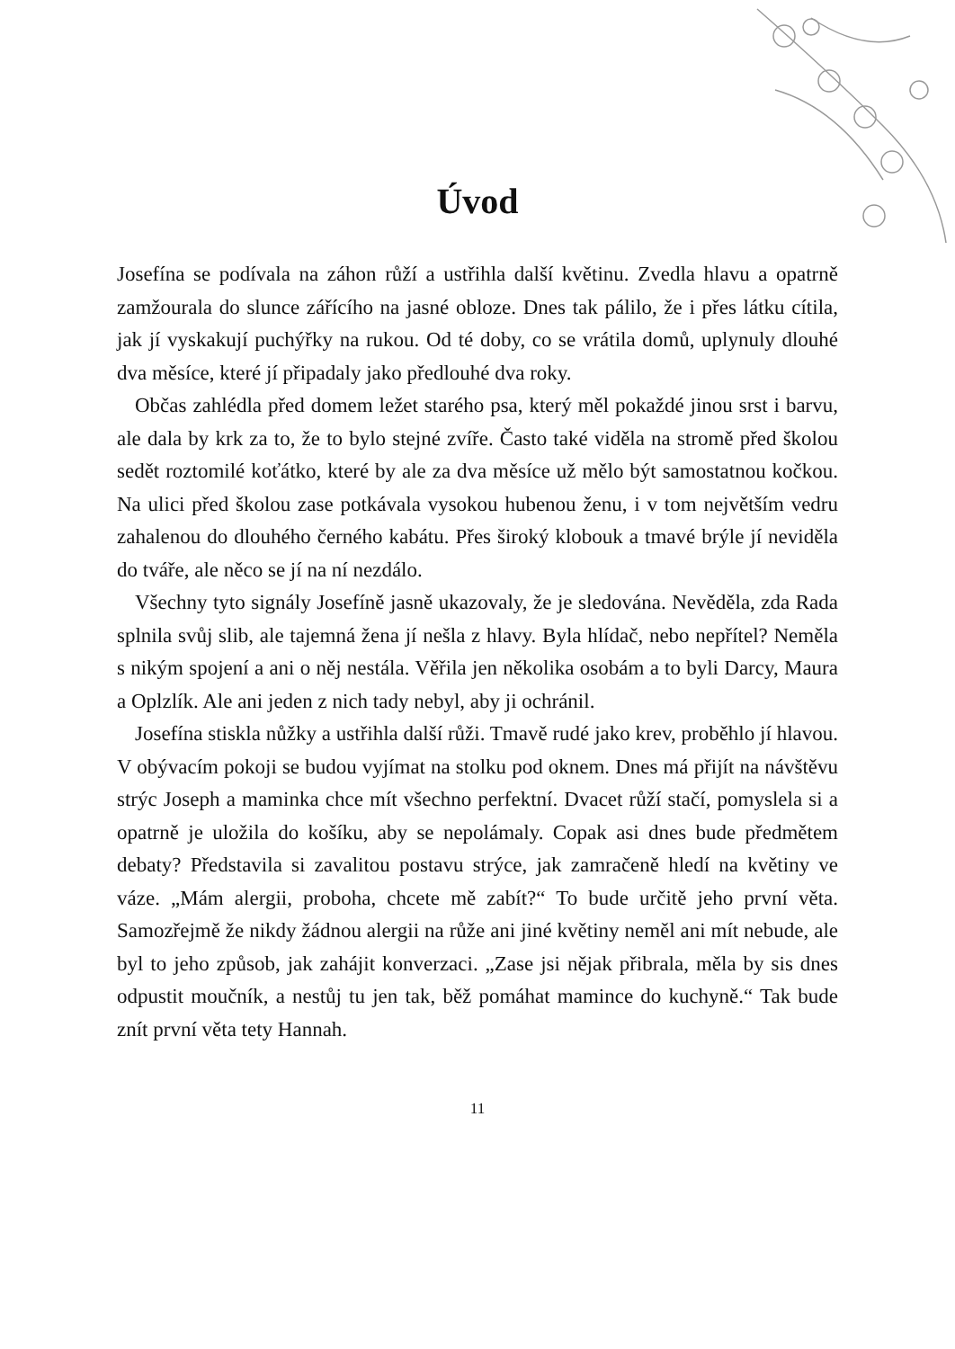Úvod
Josefína se podívala na záhon růží a ustřihla další květinu. Zvedla hlavu a opatrně zamžourala do slunce zářícího na jasné obloze. Dnes tak pálilo, že i přes látku cítila, jak jí vyskakují puchýřky na rukou. Od té doby, co se vrátila domů, uplynuly dlouhé dva měsíce, které jí připadaly jako předlouhé dva roky.
Občas zahlédla před domem ležet starého psa, který měl pokaždé jinou srst i barvu, ale dala by krk za to, že to bylo stejné zvíře. Často také viděla na stromě před školou sedět roztomilé koťátko, které by ale za dva měsíce už mělo být samostatnou kočkou. Na ulici před školou zase potkávala vysokou hubenou ženu, i v tom největším vedru zahalenou do dlouhého černého kabátu. Přes široký klobouk a tmavé brýle jí neviděla do tváře, ale něco se jí na ní nezdálo.
Všechny tyto signály Josefíně jasně ukazovaly, že je sledována. Nevěděla, zda Rada splnila svůj slib, ale tajemná žena jí nešla z hlavy. Byla hlídač, nebo nepřítel? Neměla s nikým spojení a ani o něj nestála. Věřila jen několika osobám a to byli Darcy, Maura a Oplzlík. Ale ani jeden z nich tady nebyl, aby ji ochránil.
Josefína stiskla nůžky a ustřihla další růži. Tmavě rudé jako krev, proběhlo jí hlavou. V obývacím pokoji se budou vyjímat na stolku pod oknem. Dnes má přijít na návštěvu strýc Joseph a maminka chce mít všechno perfektní. Dvacet růží stačí, pomyslela si a opatrně je uložila do košíku, aby se nepolámaly. Copak asi dnes bude předmětem debaty? Představila si zavalitou postavu strýce, jak zamračeně hledí na květiny ve váze. „Mám alergii, proboha, chcete mě zabít?“ To bude určitě jeho první věta. Samozřejmě že nikdy žádnou alergii na růže ani jiné květiny neměl ani mít nebude, ale byl to jeho způsob, jak zahájit konverzaci. „Zase jsi nějak přibrala, měla by sis dnes odpustit moučník, a nestůj tu jen tak, běž pomáhat mamince do kuchyně.“ Tak bude znít první věta tety Hannah.
11